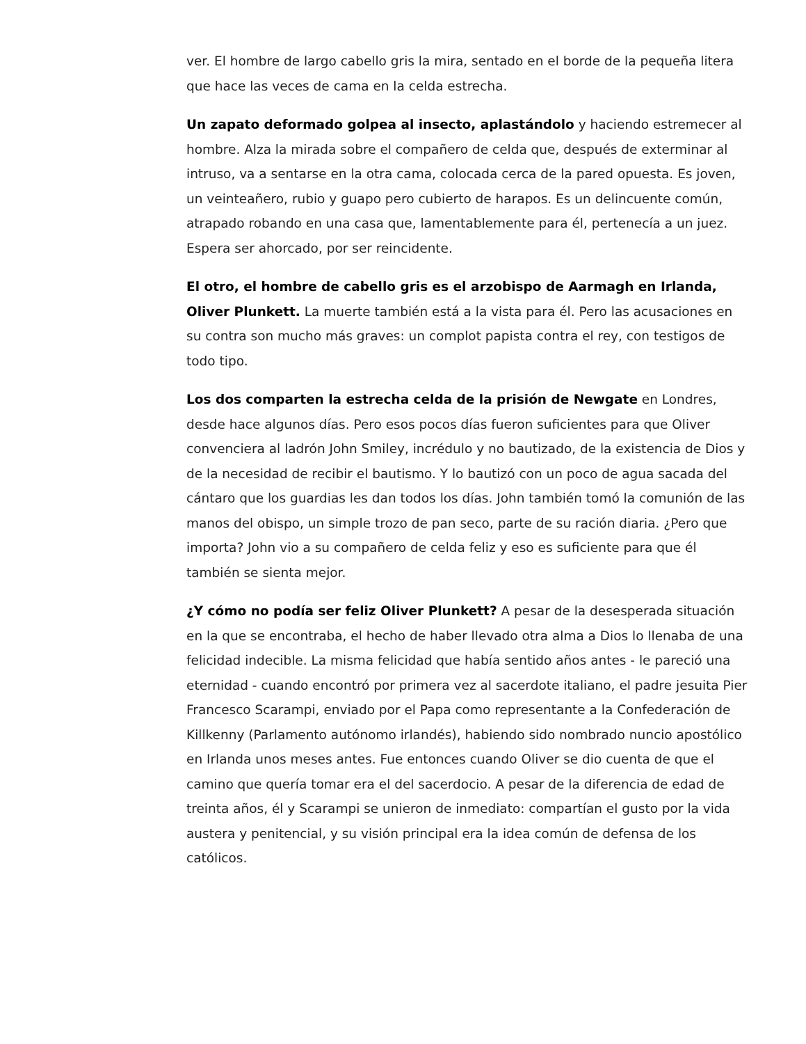ver. El hombre de largo cabello gris la mira, sentado en el borde de la pequeña litera que hace las veces de cama en la celda estrecha.
Un zapato deformado golpea al insecto, aplastándolo y haciendo estremecer al hombre. Alza la mirada sobre el compañero de celda que, después de exterminar al intruso, va a sentarse en la otra cama, colocada cerca de la pared opuesta. Es joven, un veinteañero, rubio y guapo pero cubierto de harapos. Es un delincuente común, atrapado robando en una casa que, lamentablemente para él, pertenecía a un juez. Espera ser ahorcado, por ser reincidente.
El otro, el hombre de cabello gris es el arzobispo de Aarmagh en Irlanda, Oliver Plunkett. La muerte también está a la vista para él. Pero las acusaciones en su contra son mucho más graves: un complot papista contra el rey, con testigos de todo tipo.
Los dos comparten la estrecha celda de la prisión de Newgate en Londres, desde hace algunos días. Pero esos pocos días fueron suficientes para que Oliver convenciera al ladrón John Smiley, incrédulo y no bautizado, de la existencia de Dios y de la necesidad de recibir el bautismo. Y lo bautizó con un poco de agua sacada del cántaro que los guardias les dan todos los días. John también tomó la comunión de las manos del obispo, un simple trozo de pan seco, parte de su ración diaria. ¿Pero que importa? John vio a su compañero de celda feliz y eso es suficiente para que él también se sienta mejor.
¿Y cómo no podía ser feliz Oliver Plunkett? A pesar de la desesperada situación en la que se encontraba, el hecho de haber llevado otra alma a Dios lo llenaba de una felicidad indecible. La misma felicidad que había sentido años antes - le pareció una eternidad - cuando encontró por primera vez al sacerdote italiano, el padre jesuita Pier Francesco Scarampi, enviado por el Papa como representante a la Confederación de Killkenny (Parlamento autónomo irlandés), habiendo sido nombrado nuncio apostólico en Irlanda unos meses antes. Fue entonces cuando Oliver se dio cuenta de que el camino que quería tomar era el del sacerdocio. A pesar de la diferencia de edad de treinta años, él y Scarampi se unieron de inmediato: compartían el gusto por la vida austera y penitencial, y su visión principal era la idea común de defensa de los católicos.